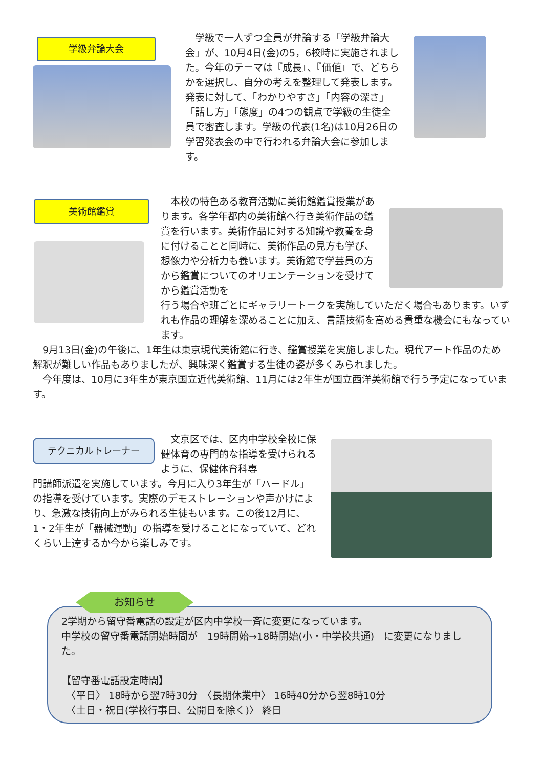学級弁論大会
　学級で一人ずつ全員が弁論する「学級弁論大会」が、10月4日(金)の5，6校時に実施されました。今年のテーマは『成長』、『価値』で、どちらかを選択し、自分の考えを整理して発表します。発表に対して、「わかりやすさ」「内容の深さ」「話し方」「態度」の4つの観点で学級の生徒全員で審査します。学級の代表(1名)は10月26日の学習発表会の中で行われる弁論大会に参加します。
美術館鑑賞
　本校の特色ある教育活動に美術館鑑賞授業があります。各学年都内の美術館へ行き美術作品の鑑賞を行います。美術作品に対する知識や教養を身に付けることと同時に、美術作品の見方も学び、想像力や分析力も養います。美術館で学芸員の方から鑑賞についてのオリエンテーションを受けてから鑑賞活動を
行う場合や班ごとにギャラリートークを実施していただく場合もあります。いずれも作品の理解を深めることに加え、言語技術を高める貴重な機会にもなっています。
　9月13日(金)の午後に、1年生は東京現代美術館に行き、鑑賞授業を実施しました。現代アート作品のため解釈が難しい作品もありましたが、興味深く鑑賞する生徒の姿が多くみられました。
　今年度は、10月に3年生が東京国立近代美術館、11月には2年生が国立西洋美術館で行う予定になっています。
テクニカルトレーナー
　文京区では、区内中学校全校に保健体育の専門的な指導を受けられるように、保健体育科専
門講師派遣を実施しています。今月に入り3年生が「ハードル」の指導を受けています。実際のデモストレーションや声かけにより、急激な技術向上がみられる生徒もいます。この後12月に、1・2年生が「器械運動」の指導を受けることになっていて、どれくらい上達するか今から楽しみです。
2学期から留守番電話の設定が区内中学校一斉に変更になっています。
中学校の留守番電話開始時間が　19時開始→18時開始(小・中学校共通)　に変更になりました。
【留守番電話設定時間】
　〈平日〉 18時から翌7時30分　〈長期休業中〉 16時40分から翌8時10分
　〈土日・祝日(学校行事日、公開日を除く)〉 終日
お知らせ